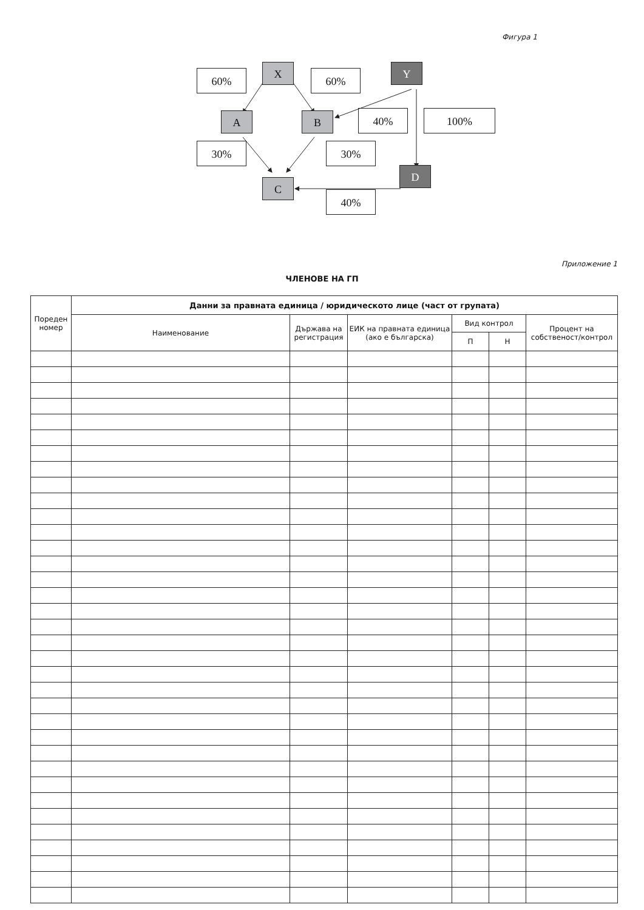Фигура 1
60% X 60% Y
A B 40% 100%
30% 30%
C
D
40%
Приложение 1
ЧЛЕНОВЕ НА ГП
| Пореден номер | Данни за правната единица / юридическото лице (част от групата) | | | | | |
| --- | --- | --- | --- | --- | --- | --- |
| | Наименование | Държава на регистрация | ЕИК на правната единица (ако е българска) | Вид контрол | | Процент на собственост/контрол |
| | | | | П | Н | |